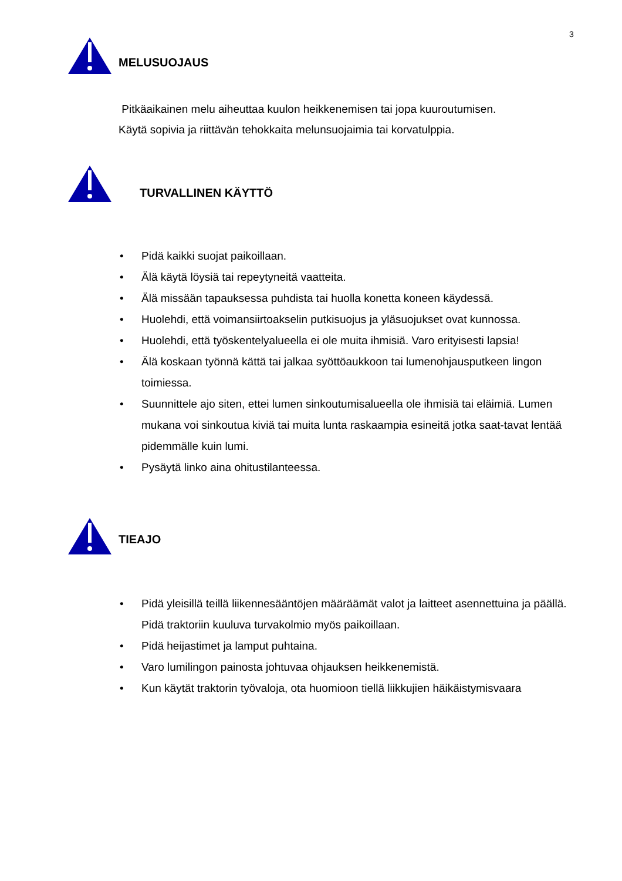3
MELUSUOJAUS
Pitkäaikainen melu aiheuttaa kuulon heikkenemisen tai jopa kuuroutumisen.
Käytä sopivia ja riittävän tehokkaita melunsuojaimia tai korvatulppia.
TURVALLINEN KÄYTTÖ
• Pidä kaikki suojat paikoillaan.
• Älä käytä löysiä tai repeytyneitä vaatteita.
• Älä missään tapauksessa puhdista tai huolla konetta koneen käydessä.
• Huolehdi, että voimansiirtoakselin putkisuojus ja yläsuojukset ovat kunnossa.
• Huolehdi, että työskentelyalueella ei ole muita ihmisiä. Varo erityisesti lapsia!
• Älä koskaan työnnä kättä tai jalkaa syöttöaukkoon tai lumenohjausputkeen lingon toimiessa.
• Suunnittele ajo siten, ettei lumen sinkoutumisalueella ole ihmisiä tai eläimiä. Lumen mukana voi sinkoutua kiviä tai muita lunta raskaampia esineitä jotka saat-tavat lentää pidemmälle kuin lumi.
• Pysäytä linko aina ohitustilanteessa.
TIEAJO
• Pidä yleisillä teillä liikennesääntöjen määräämät valot ja laitteet asennettuina ja päällä. Pidä traktoriin kuuluva turvakolmio myös paikoillaan.
• Pidä heijastimet ja lamput puhtaina.
• Varo lumilingon painosta johtuvaa ohjauksen heikkenemistä.
• Kun käytät traktorin työvaloja, ota huomioon tiellä liikkujien häikäistymisvaara